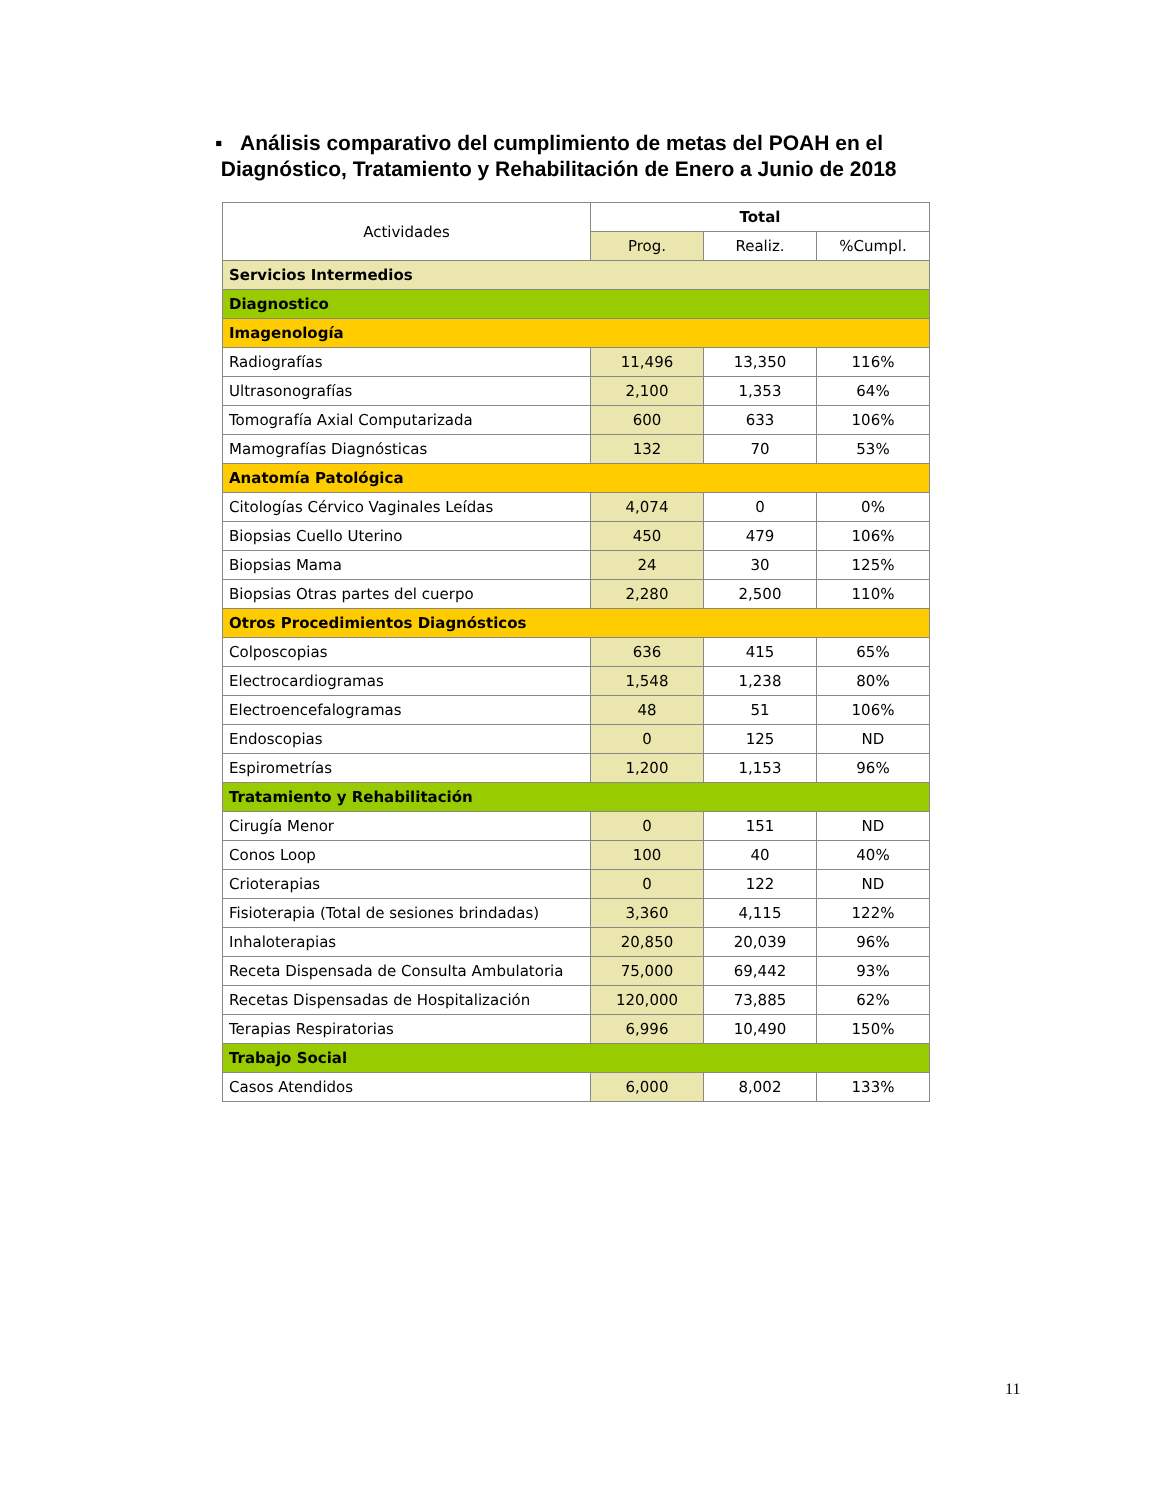▪ Análisis comparativo del cumplimiento de metas del POAH en el
Diagnóstico, Tratamiento y Rehabilitación de Enero a Junio de 2018
| Actividades | Total | | |
| --- | --- | --- | --- |
| | Prog. | Realiz. | %Cumpl. |
| Servicios Intermedios | | | |
| Diagnostico | | | |
| Imagenología | | | |
| Radiografías | 11,496 | 13,350 | 116% |
| Ultrasonografías | 2,100 | 1,353 | 64% |
| Tomografía Axial Computarizada | 600 | 633 | 106% |
| Mamografías Diagnósticas | 132 | 70 | 53% |
| Anatomía Patológica | | | |
| Citologías Cérvico Vaginales Leídas | 4,074 | 0 | 0% |
| Biopsias Cuello Uterino | 450 | 479 | 106% |
| Biopsias Mama | 24 | 30 | 125% |
| Biopsias Otras partes del cuerpo | 2,280 | 2,500 | 110% |
| Otros Procedimientos Diagnósticos | | | |
| Colposcopias | 636 | 415 | 65% |
| Electrocardiogramas | 1,548 | 1,238 | 80% |
| Electroencefalogramas | 48 | 51 | 106% |
| Endoscopias | 0 | 125 | ND |
| Espirometrías | 1,200 | 1,153 | 96% |
| Tratamiento y Rehabilitación | | | |
| Cirugía Menor | 0 | 151 | ND |
| Conos Loop | 100 | 40 | 40% |
| Crioterapias | 0 | 122 | ND |
| Fisioterapia (Total de sesiones brindadas) | 3,360 | 4,115 | 122% |
| Inhaloterapias | 20,850 | 20,039 | 96% |
| Receta Dispensada de Consulta Ambulatoria | 75,000 | 69,442 | 93% |
| Recetas Dispensadas de Hospitalización | 120,000 | 73,885 | 62% |
| Terapias Respiratorias | 6,996 | 10,490 | 150% |
| Trabajo Social | | | |
| Casos Atendidos | 6,000 | 8,002 | 133% |
11